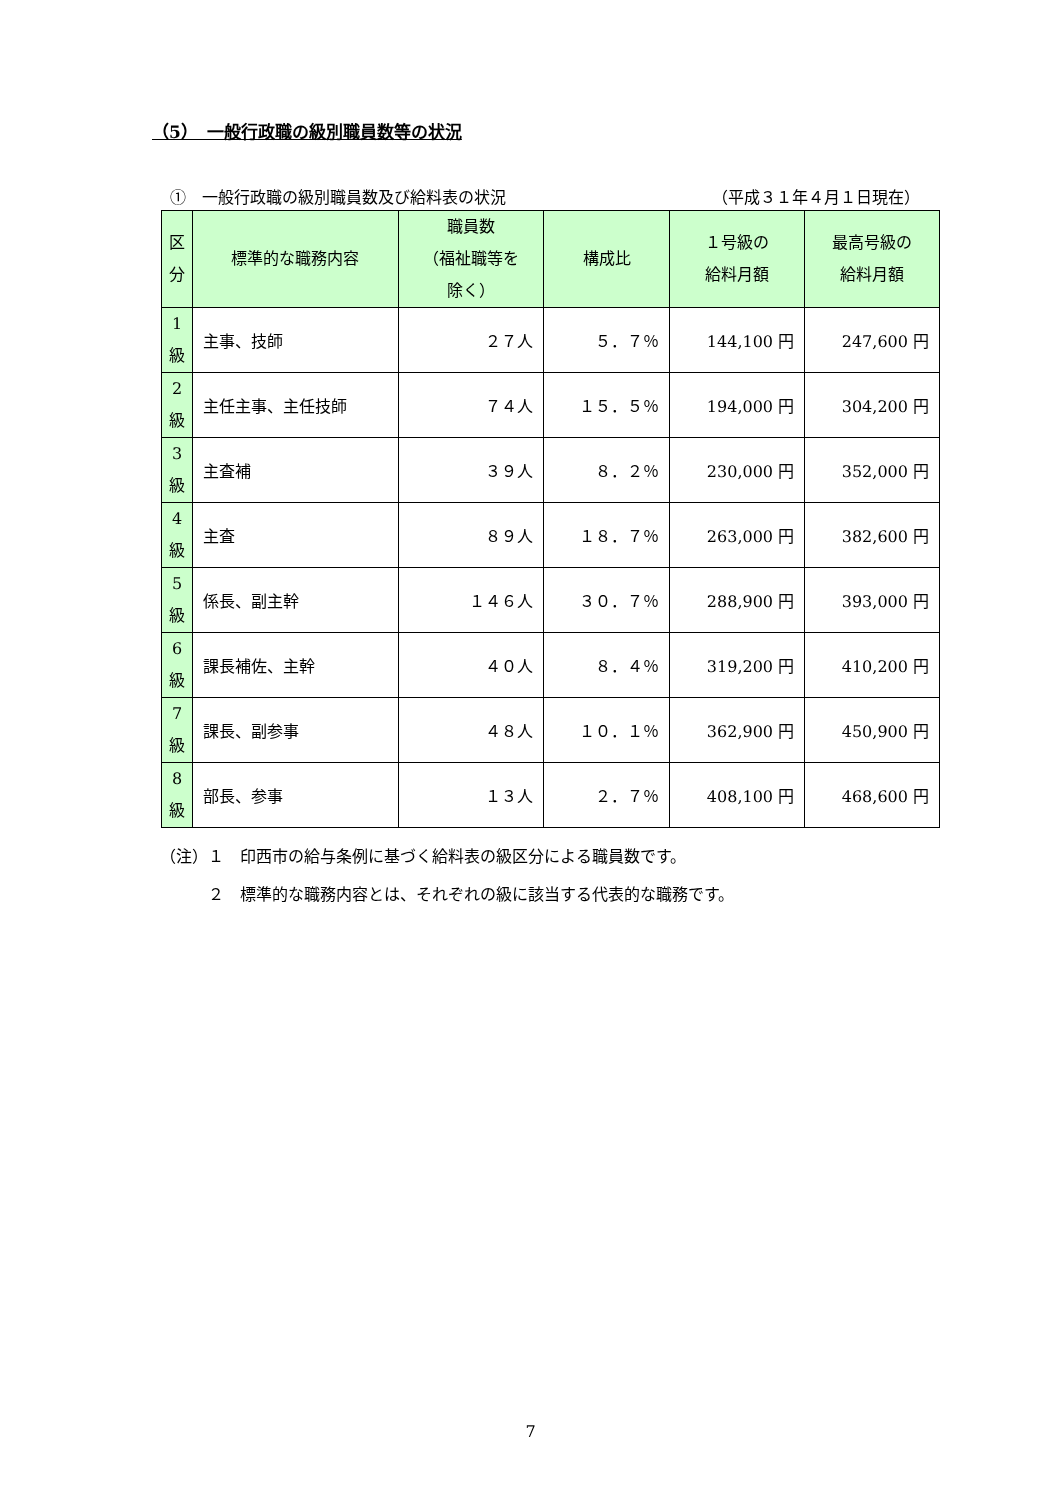（5）　一般行政職の級別職員数等の状況
①　一般行政職の級別職員数及び給料表の状況 （平成３１年４月１日現在）
| 区 分 | 標準的な職務内容 | 職員数 （福祉職等を 除く） | 構成比 | １号級の 給料月額 | 最高号級の 給料月額 |
| --- | --- | --- | --- | --- | --- |
| 1 級 | 主事、技師 | ２７人 | ５．７％ | 144,100 円 | 247,600 円 |
| 2 級 | 主任主事、主任技師 | ７４人 | １５．５％ | 194,000 円 | 304,200 円 |
| 3 級 | 主査補 | ３９人 | ８．２％ | 230,000 円 | 352,000 円 |
| 4 級 | 主査 | ８９人 | １８．７％ | 263,000 円 | 382,600 円 |
| 5 級 | 係長、副主幹 | １４６人 | ３０．７％ | 288,900 円 | 393,000 円 |
| 6 級 | 課長補佐、主幹 | ４０人 | ８．４％ | 319,200 円 | 410,200 円 |
| 7 級 | 課長、副参事 | ４８人 | １０．１％ | 362,900 円 | 450,900 円 |
| 8 級 | 部長、参事 | １３人 | ２．７％ | 408,100 円 | 468,600 円 |
（注）１　印西市の給与条例に基づく給料表の級区分による職員数です。
　　　２　標準的な職務内容とは、それぞれの級に該当する代表的な職務です。
7